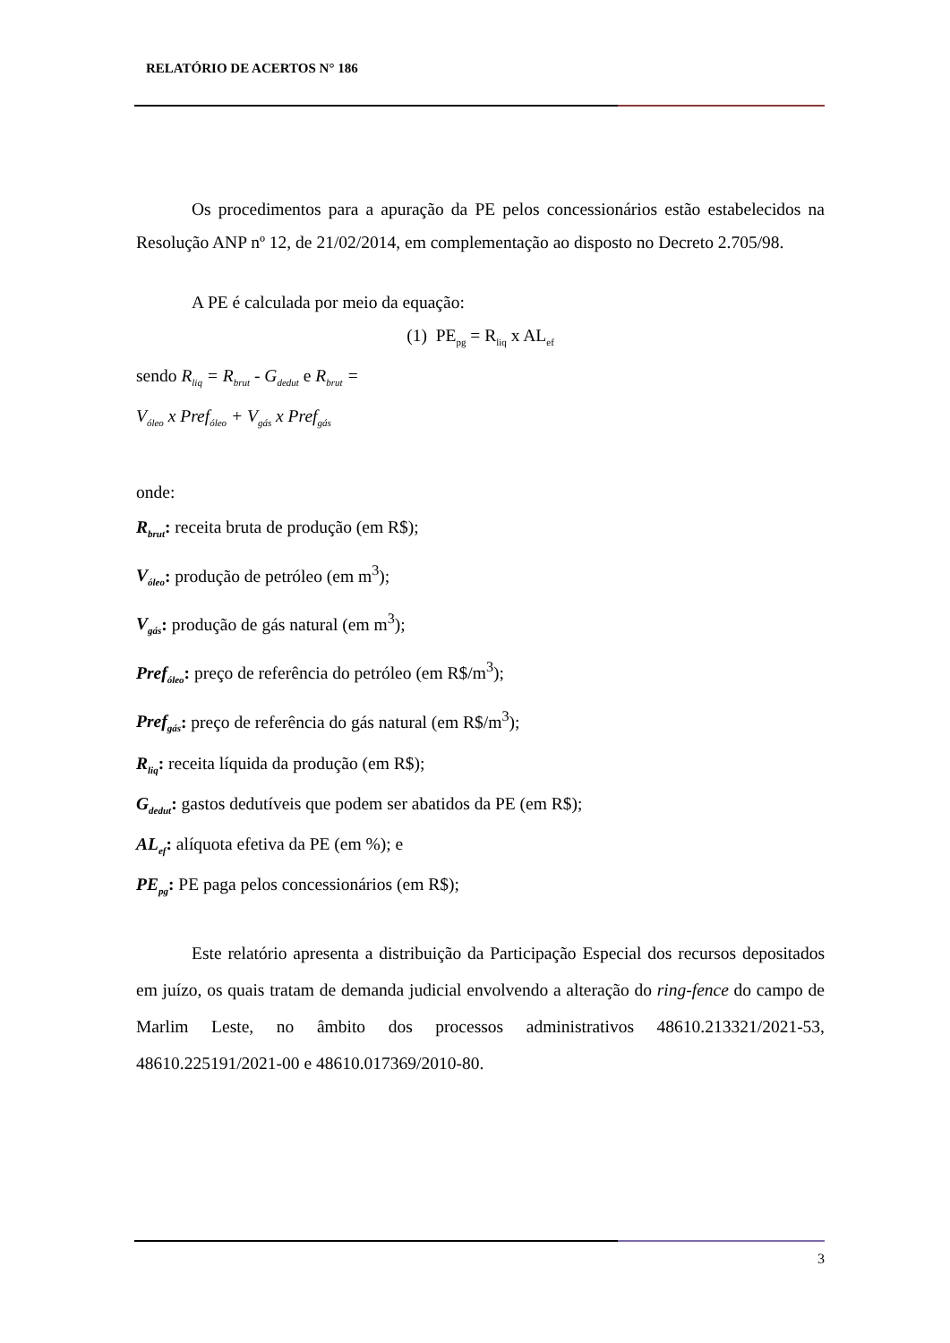RELATÓRIO DE ACERTOS N° 186
Os procedimentos para a apuração da PE pelos concessionários estão estabelecidos na Resolução ANP nº 12, de 21/02/2014, em complementação ao disposto no Decreto 2.705/98.
A PE é calculada por meio da equação:
(1) PE<sub>pg</sub> = R<sub>liq</sub> x AL<sub>ef</sub>
sendo R<sub>liq</sub> = R<sub>brut</sub> - G<sub>dedut</sub> e R<sub>brut</sub> =
V<sub>óleo</sub> x Pref<sub>óleo</sub> + V<sub>gás</sub> x Pref<sub>gás</sub>
onde:
R<sub>brut</sub>: receita bruta de produção (em R$);
V<sub>óleo</sub>: produção de petróleo (em m<sup>3</sup>);
V<sub>gás</sub>: produção de gás natural (em m<sup>3</sup>);
Pref<sub>óleo</sub>: preço de referência do petróleo (em R$/m<sup>3</sup>);
Pref<sub>gás</sub>: preço de referência do gás natural (em R$/m<sup>3</sup>);
R<sub>liq</sub>: receita líquida da produção (em R$);
G<sub>dedut</sub>: gastos dedutíveis que podem ser abatidos da PE (em R$);
AL<sub>ef</sub>: alíquota efetiva da PE (em %); e
PE<sub>pg</sub>: PE paga pelos concessionários (em R$);
Este relatório apresenta a distribuição da Participação Especial dos recursos depositados em juízo, os quais tratam de demanda judicial envolvendo a alteração do ring-fence do campo de Marlim Leste, no âmbito dos processos administrativos 48610.213321/2021-53, 48610.225191/2021-00 e 48610.017369/2010-80.
3